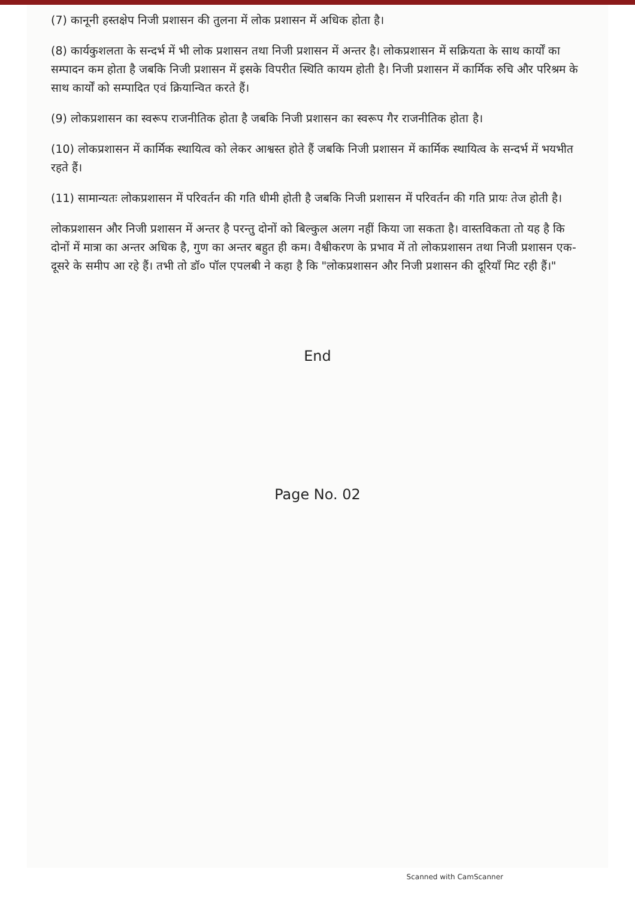(7) कानूनी हस्तक्षेप निजी प्रशासन की तुलना में लोक प्रशासन में अधिक होता है।
(8) कार्यकुशलता के सन्दर्भ में भी लोक प्रशासन तथा निजी प्रशासन में अन्तर है। लोकप्रशासन में सक्रियता के साथ कार्यों का सम्पादन कम होता है जबकि निजी प्रशासन में इसके विपरीत स्थिति कायम होती है। निजी प्रशासन में कार्मिक रुचि और परिश्रम के साथ कार्यों को सम्पादित एवं क्रियान्वित करते हैं।
(9) लोकप्रशासन का स्वरूप राजनीतिक होता है जबकि निजी प्रशासन का स्वरूप गैर राजनीतिक होता है।
(10) लोकप्रशासन में कार्मिक स्थायित्व को लेकर आश्वस्त होते हैं जबकि निजी प्रशासन में कार्मिक स्थायित्व के सन्दर्भ में भयभीत रहते हैं।
(11) सामान्यतः लोकप्रशासन में परिवर्तन की गति धीमी होती है जबकि निजी प्रशासन में परिवर्तन की गति प्रायः तेज होती है।
लोकप्रशासन और निजी प्रशासन में अन्तर है परन्तु दोनों को बिल्कुल अलग नहीं किया जा सकता है। वास्तविकता तो यह है कि दोनों में मात्रा का अन्तर अधिक है, गुण का अन्तर बहुत ही कम। वैश्वीकरण के प्रभाव में तो लोकप्रशासन तथा निजी प्रशासन एक-दूसरे के समीप आ रहे हैं। तभी तो डॉ० पॉल एपलबी ने कहा है कि "लोकप्रशासन और निजी प्रशासन की दूरियाँ मिट रही हैं।"
End
Page No. 02
Scanned with CamScanner